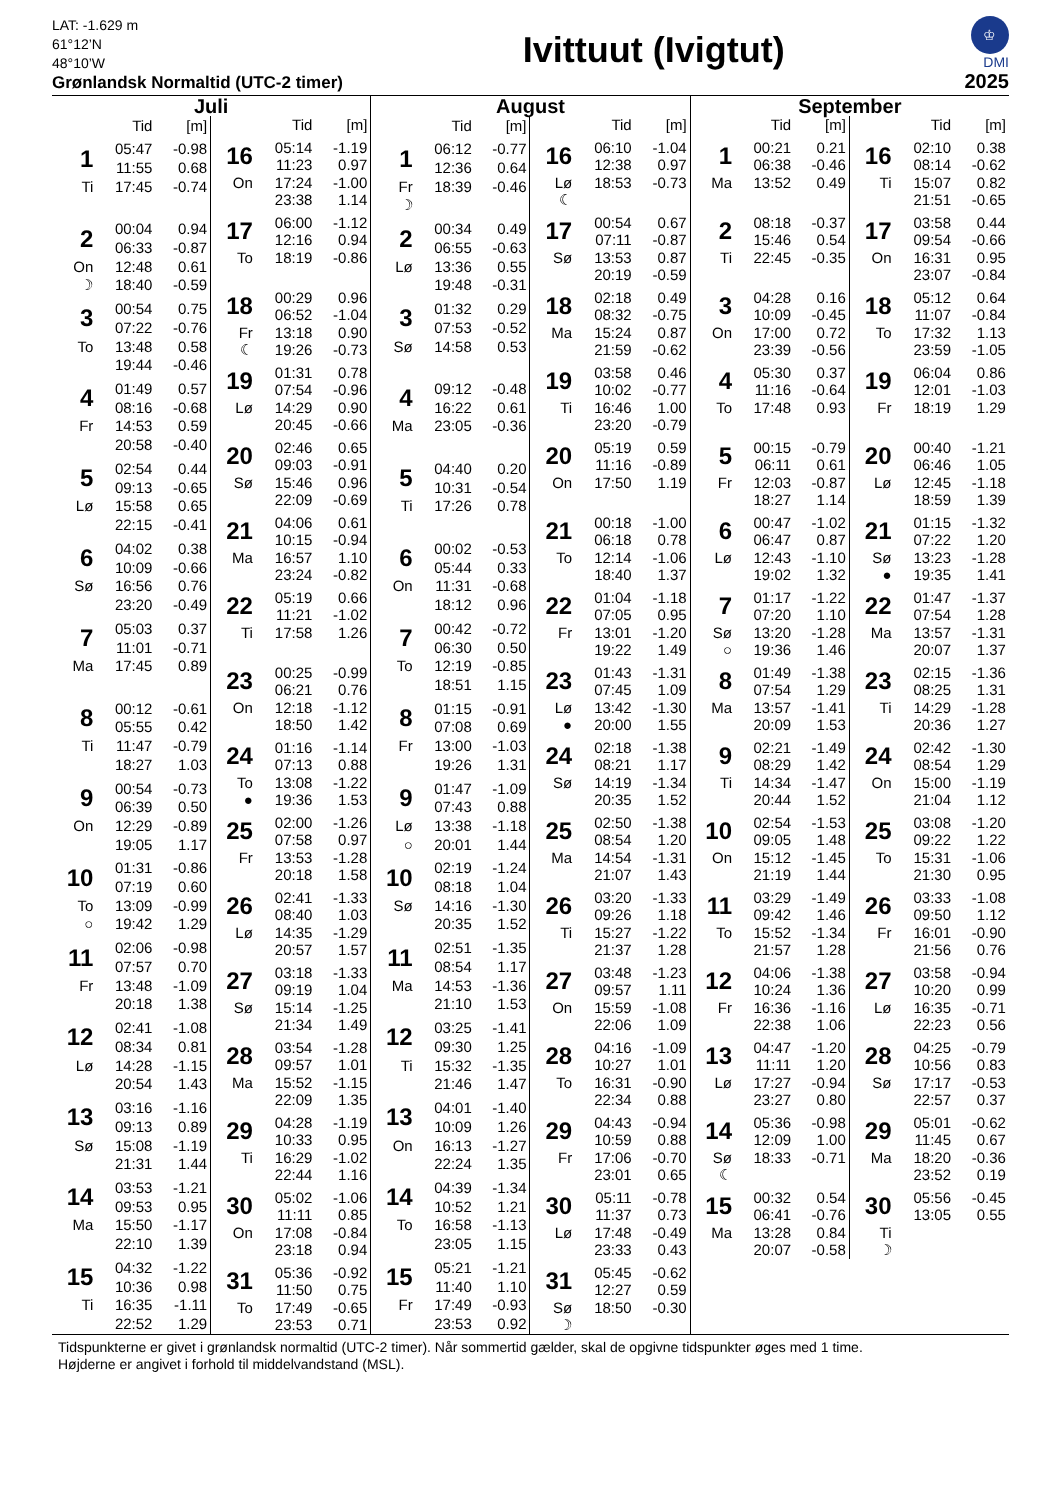LAT: -1.629 m
61°12’N
48°10’W
Grønlandsk Normaltid (UTC-2 timer)
Ivittuut (Ivigtut)
♔
DMI
2025
Juli
| | Tid | [m] |
| --- | --- | --- |
| 1 | 05:47 | -0.98 |
| | 11:55 | 0.68 |
| Ti | 17:45 | -0.74 |
| 2 | 00:04 | 0.94 |
| | 06:33 | -0.87 |
| On | 12:48 | 0.61 |
| ☽ | 18:40 | -0.59 |
| 3 | 00:54 | 0.75 |
| | 07:22 | -0.76 |
| To | 13:48 | 0.58 |
| | 19:44 | -0.46 |
| 4 | 01:49 | 0.57 |
| | 08:16 | -0.68 |
| Fr | 14:53 | 0.59 |
| | 20:58 | -0.40 |
| 5 | 02:54 | 0.44 |
| | 09:13 | -0.65 |
| Lø | 15:58 | 0.65 |
| | 22:15 | -0.41 |
| 6 | 04:02 | 0.38 |
| | 10:09 | -0.66 |
| Sø | 16:56 | 0.76 |
| | 23:20 | -0.49 |
| 7 | 05:03 | 0.37 |
| | 11:01 | -0.71 |
| Ma | 17:45 | 0.89 |
| 8 | 00:12 | -0.61 |
| | 05:55 | 0.42 |
| Ti | 11:47 | -0.79 |
| | 18:27 | 1.03 |
| 9 | 00:54 | -0.73 |
| | 06:39 | 0.50 |
| On | 12:29 | -0.89 |
| | 19:05 | 1.17 |
| 10 | 01:31 | -0.86 |
| | 07:19 | 0.60 |
| To | 13:09 | -0.99 |
| ○ | 19:42 | 1.29 |
| 11 | 02:06 | -0.98 |
| | 07:57 | 0.70 |
| Fr | 13:48 | -1.09 |
| | 20:18 | 1.38 |
| 12 | 02:41 | -1.08 |
| | 08:34 | 0.81 |
| Lø | 14:28 | -1.15 |
| | 20:54 | 1.43 |
| 13 | 03:16 | -1.16 |
| | 09:13 | 0.89 |
| Sø | 15:08 | -1.19 |
| | 21:31 | 1.44 |
| 14 | 03:53 | -1.21 |
| | 09:53 | 0.95 |
| Ma | 15:50 | -1.17 |
| | 22:10 | 1.39 |
| 15 | 04:32 | -1.22 |
| | 10:36 | 0.98 |
| Ti | 16:35 | -1.11 |
| | 22:52 | 1.29 |
| | Tid | [m] |
| --- | --- | --- |
| 16 | 05:14 | -1.19 |
| | 11:23 | 0.97 |
| On | 17:24 | -1.00 |
| | 23:38 | 1.14 |
| 17 | 06:00 | -1.12 |
| | 12:16 | 0.94 |
| To | 18:19 | -0.86 |
| 18 | 00:29 | 0.96 |
| | 06:52 | -1.04 |
| Fr | 13:18 | 0.90 |
| ☾ | 19:26 | -0.73 |
| 19 | 01:31 | 0.78 |
| | 07:54 | -0.96 |
| Lø | 14:29 | 0.90 |
| | 20:45 | -0.66 |
| 20 | 02:46 | 0.65 |
| | 09:03 | -0.91 |
| Sø | 15:46 | 0.96 |
| | 22:09 | -0.69 |
| 21 | 04:06 | 0.61 |
| | 10:15 | -0.94 |
| Ma | 16:57 | 1.10 |
| | 23:24 | -0.82 |
| 22 | 05:19 | 0.66 |
| | 11:21 | -1.02 |
| Ti | 17:58 | 1.26 |
| 23 | 00:25 | -0.99 |
| | 06:21 | 0.76 |
| On | 12:18 | -1.12 |
| | 18:50 | 1.42 |
| 24 | 01:16 | -1.14 |
| | 07:13 | 0.88 |
| To | 13:08 | -1.22 |
| ● | 19:36 | 1.53 |
| 25 | 02:00 | -1.26 |
| | 07:58 | 0.97 |
| Fr | 13:53 | -1.28 |
| | 20:18 | 1.58 |
| 26 | 02:41 | -1.33 |
| | 08:40 | 1.03 |
| Lø | 14:35 | -1.29 |
| | 20:57 | 1.57 |
| 27 | 03:18 | -1.33 |
| | 09:19 | 1.04 |
| Sø | 15:14 | -1.25 |
| | 21:34 | 1.49 |
| 28 | 03:54 | -1.28 |
| | 09:57 | 1.01 |
| Ma | 15:52 | -1.15 |
| | 22:09 | 1.35 |
| 29 | 04:28 | -1.19 |
| | 10:33 | 0.95 |
| Ti | 16:29 | -1.02 |
| | 22:44 | 1.16 |
| 30 | 05:02 | -1.06 |
| | 11:11 | 0.85 |
| On | 17:08 | -0.84 |
| | 23:18 | 0.94 |
| 31 | 05:36 | -0.92 |
| | 11:50 | 0.75 |
| To | 17:49 | -0.65 |
| | 23:53 | 0.71 |
August
| | Tid | [m] |
| --- | --- | --- |
| 1 | 06:12 | -0.77 |
| | 12:36 | 0.64 |
| Fr | 18:39 | -0.46 |
| ☽ | | |
| 2 | 00:34 | 0.49 |
| | 06:55 | -0.63 |
| Lø | 13:36 | 0.55 |
| | 19:48 | -0.31 |
| 3 | 01:32 | 0.29 |
| | 07:53 | -0.52 |
| Sø | 14:58 | 0.53 |
| 4 | 09:12 | -0.48 |
| | 16:22 | 0.61 |
| Ma | 23:05 | -0.36 |
| 5 | 04:40 | 0.20 |
| | 10:31 | -0.54 |
| Ti | 17:26 | 0.78 |
| 6 | 00:02 | -0.53 |
| | 05:44 | 0.33 |
| On | 11:31 | -0.68 |
| | 18:12 | 0.96 |
| 7 | 00:42 | -0.72 |
| | 06:30 | 0.50 |
| To | 12:19 | -0.85 |
| | 18:51 | 1.15 |
| 8 | 01:15 | -0.91 |
| | 07:08 | 0.69 |
| Fr | 13:00 | -1.03 |
| | 19:26 | 1.31 |
| 9 | 01:47 | -1.09 |
| | 07:43 | 0.88 |
| Lø | 13:38 | -1.18 |
| ○ | 20:01 | 1.44 |
| 10 | 02:19 | -1.24 |
| | 08:18 | 1.04 |
| Sø | 14:16 | -1.30 |
| | 20:35 | 1.52 |
| 11 | 02:51 | -1.35 |
| | 08:54 | 1.17 |
| Ma | 14:53 | -1.36 |
| | 21:10 | 1.53 |
| 12 | 03:25 | -1.41 |
| | 09:30 | 1.25 |
| Ti | 15:32 | -1.35 |
| | 21:46 | 1.47 |
| 13 | 04:01 | -1.40 |
| | 10:09 | 1.26 |
| On | 16:13 | -1.27 |
| | 22:24 | 1.35 |
| 14 | 04:39 | -1.34 |
| | 10:52 | 1.21 |
| To | 16:58 | -1.13 |
| | 23:05 | 1.15 |
| 15 | 05:21 | -1.21 |
| | 11:40 | 1.10 |
| Fr | 17:49 | -0.93 |
| | 23:53 | 0.92 |
| | Tid | [m] |
| --- | --- | --- |
| 16 | 06:10 | -1.04 |
| | 12:38 | 0.97 |
| Lø | 18:53 | -0.73 |
| ☾ | | |
| 17 | 00:54 | 0.67 |
| | 07:11 | -0.87 |
| Sø | 13:53 | 0.87 |
| | 20:19 | -0.59 |
| 18 | 02:18 | 0.49 |
| | 08:32 | -0.75 |
| Ma | 15:24 | 0.87 |
| | 21:59 | -0.62 |
| 19 | 03:58 | 0.46 |
| | 10:02 | -0.77 |
| Ti | 16:46 | 1.00 |
| | 23:20 | -0.79 |
| 20 | 05:19 | 0.59 |
| | 11:16 | -0.89 |
| On | 17:50 | 1.19 |
| 21 | 00:18 | -1.00 |
| | 06:18 | 0.78 |
| To | 12:14 | -1.06 |
| | 18:40 | 1.37 |
| 22 | 01:04 | -1.18 |
| | 07:05 | 0.95 |
| Fr | 13:01 | -1.20 |
| | 19:22 | 1.49 |
| 23 | 01:43 | -1.31 |
| | 07:45 | 1.09 |
| Lø | 13:42 | -1.30 |
| ● | 20:00 | 1.55 |
| 24 | 02:18 | -1.38 |
| | 08:21 | 1.17 |
| Sø | 14:19 | -1.34 |
| | 20:35 | 1.52 |
| 25 | 02:50 | -1.38 |
| | 08:54 | 1.20 |
| Ma | 14:54 | -1.31 |
| | 21:07 | 1.43 |
| 26 | 03:20 | -1.33 |
| | 09:26 | 1.18 |
| Ti | 15:27 | -1.22 |
| | 21:37 | 1.28 |
| 27 | 03:48 | -1.23 |
| | 09:57 | 1.11 |
| On | 15:59 | -1.08 |
| | 22:06 | 1.09 |
| 28 | 04:16 | -1.09 |
| | 10:27 | 1.01 |
| To | 16:31 | -0.90 |
| | 22:34 | 0.88 |
| 29 | 04:43 | -0.94 |
| | 10:59 | 0.88 |
| Fr | 17:06 | -0.70 |
| | 23:01 | 0.65 |
| 30 | 05:11 | -0.78 |
| | 11:37 | 0.73 |
| Lø | 17:48 | -0.49 |
| | 23:33 | 0.43 |
| 31 | 05:45 | -0.62 |
| | 12:27 | 0.59 |
| Sø | 18:50 | -0.30 |
| ☽ | | |
September
| | Tid | [m] |
| --- | --- | --- |
| 1 | 00:21 | 0.21 |
| | 06:38 | -0.46 |
| Ma | 13:52 | 0.49 |
| 2 | 08:18 | -0.37 |
| | 15:46 | 0.54 |
| Ti | 22:45 | -0.35 |
| 3 | 04:28 | 0.16 |
| | 10:09 | -0.45 |
| On | 17:00 | 0.72 |
| | 23:39 | -0.56 |
| 4 | 05:30 | 0.37 |
| | 11:16 | -0.64 |
| To | 17:48 | 0.93 |
| 5 | 00:15 | -0.79 |
| | 06:11 | 0.61 |
| Fr | 12:03 | -0.87 |
| | 18:27 | 1.14 |
| 6 | 00:47 | -1.02 |
| | 06:47 | 0.87 |
| Lø | 12:43 | -1.10 |
| | 19:02 | 1.32 |
| 7 | 01:17 | -1.22 |
| | 07:20 | 1.10 |
| Sø | 13:20 | -1.28 |
| ○ | 19:36 | 1.46 |
| 8 | 01:49 | -1.38 |
| | 07:54 | 1.29 |
| Ma | 13:57 | -1.41 |
| | 20:09 | 1.53 |
| 9 | 02:21 | -1.49 |
| | 08:29 | 1.42 |
| Ti | 14:34 | -1.47 |
| | 20:44 | 1.52 |
| 10 | 02:54 | -1.53 |
| | 09:05 | 1.48 |
| On | 15:12 | -1.45 |
| | 21:19 | 1.44 |
| 11 | 03:29 | -1.49 |
| | 09:42 | 1.46 |
| To | 15:52 | -1.34 |
| | 21:57 | 1.28 |
| 12 | 04:06 | -1.38 |
| | 10:24 | 1.36 |
| Fr | 16:36 | -1.16 |
| | 22:38 | 1.06 |
| 13 | 04:47 | -1.20 |
| | 11:11 | 1.20 |
| Lø | 17:27 | -0.94 |
| | 23:27 | 0.80 |
| 14 | 05:36 | -0.98 |
| | 12:09 | 1.00 |
| Sø | 18:33 | -0.71 |
| ☾ | | |
| 15 | 00:32 | 0.54 |
| | 06:41 | -0.76 |
| Ma | 13:28 | 0.84 |
| | 20:07 | -0.58 |
| | Tid | [m] |
| --- | --- | --- |
| 16 | 02:10 | 0.38 |
| | 08:14 | -0.62 |
| Ti | 15:07 | 0.82 |
| | 21:51 | -0.65 |
| 17 | 03:58 | 0.44 |
| | 09:54 | -0.66 |
| On | 16:31 | 0.95 |
| | 23:07 | -0.84 |
| 18 | 05:12 | 0.64 |
| | 11:07 | -0.84 |
| To | 17:32 | 1.13 |
| | 23:59 | -1.05 |
| 19 | 06:04 | 0.86 |
| | 12:01 | -1.03 |
| Fr | 18:19 | 1.29 |
| 20 | 00:40 | -1.21 |
| | 06:46 | 1.05 |
| Lø | 12:45 | -1.18 |
| | 18:59 | 1.39 |
| 21 | 01:15 | -1.32 |
| | 07:22 | 1.20 |
| Sø | 13:23 | -1.28 |
| ● | 19:35 | 1.41 |
| 22 | 01:47 | -1.37 |
| | 07:54 | 1.28 |
| Ma | 13:57 | -1.31 |
| | 20:07 | 1.37 |
| 23 | 02:15 | -1.36 |
| | 08:25 | 1.31 |
| Ti | 14:29 | -1.28 |
| | 20:36 | 1.27 |
| 24 | 02:42 | -1.30 |
| | 08:54 | 1.29 |
| On | 15:00 | -1.19 |
| | 21:04 | 1.12 |
| 25 | 03:08 | -1.20 |
| | 09:22 | 1.22 |
| To | 15:31 | -1.06 |
| | 21:30 | 0.95 |
| 26 | 03:33 | -1.08 |
| | 09:50 | 1.12 |
| Fr | 16:01 | -0.90 |
| | 21:56 | 0.76 |
| 27 | 03:58 | -0.94 |
| | 10:20 | 0.99 |
| Lø | 16:35 | -0.71 |
| | 22:23 | 0.56 |
| 28 | 04:25 | -0.79 |
| | 10:56 | 0.83 |
| Sø | 17:17 | -0.53 |
| | 22:57 | 0.37 |
| 29 | 05:01 | -0.62 |
| | 11:45 | 0.67 |
| Ma | 18:20 | -0.36 |
| | 23:52 | 0.19 |
| 30 | 05:56 | -0.45 |
| | 13:05 | 0.55 |
| Ti | | |
| ☽ | | |
Tidspunkterne er givet i grønlandsk normaltid (UTC-2 timer). Når sommertid gælder, skal de opgivne tidspunkter øges med 1 time.
Højderne er angivet i forhold til middelvandstand (MSL).